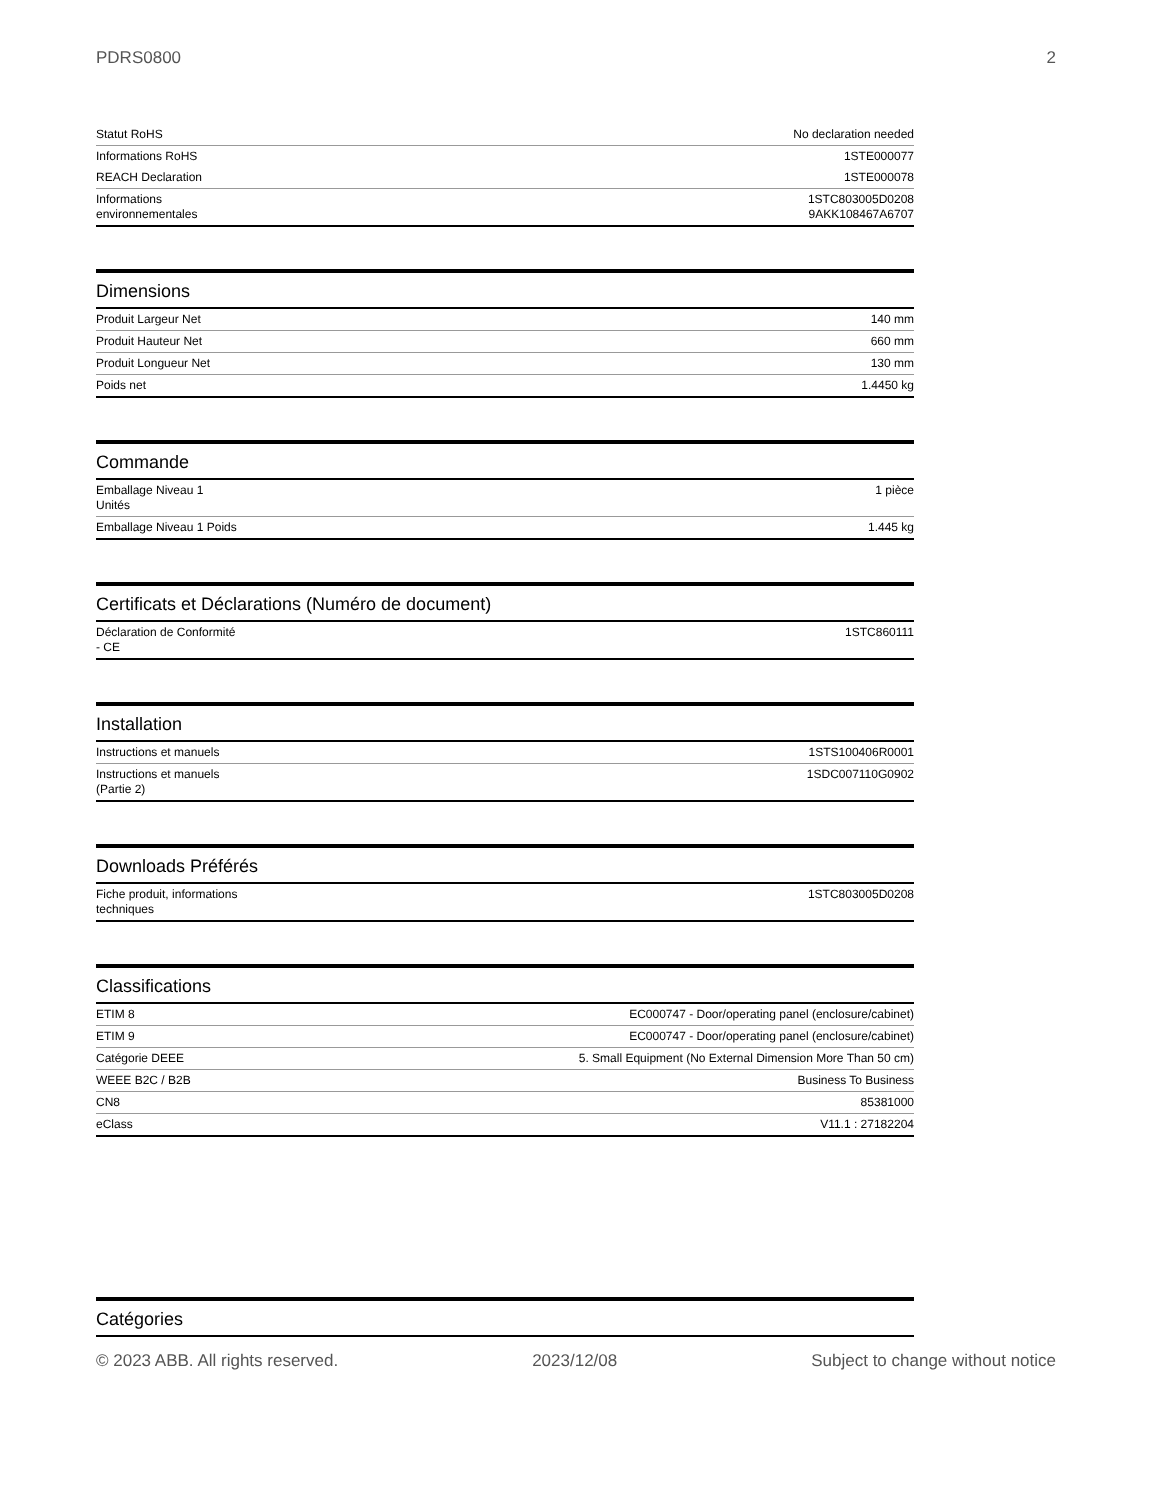PDRS0800 2
| Statut RoHS | No declaration needed |
| Informations RoHS | 1STE000077 |
| REACH Declaration | 1STE000078 |
| Informations environnementales | 1STC803005D0208 9AKK108467A6707 |
Dimensions
| Produit Largeur Net | 140 mm |
| Produit Hauteur Net | 660 mm |
| Produit Longueur Net | 130 mm |
| Poids net | 1.4450 kg |
Commande
| Emballage Niveau 1 Unités | 1 pièce |
| Emballage Niveau 1 Poids | 1.445 kg |
Certificats et Déclarations (Numéro de document)
| Déclaration de Conformité - CE | 1STC860111 |
Installation
| Instructions et manuels | 1STS100406R0001 |
| Instructions et manuels (Partie 2) | 1SDC007110G0902 |
Downloads Préférés
| Fiche produit, informations techniques | 1STC803005D0208 |
Classifications
| ETIM 8 | EC000747 - Door/operating panel (enclosure/cabinet) |
| ETIM 9 | EC000747 - Door/operating panel (enclosure/cabinet) |
| Catégorie DEEE | 5. Small Equipment (No External Dimension More Than 50 cm) |
| WEEE B2C / B2B | Business To Business |
| CN8 | 85381000 |
| eClass | V11.1 : 27182204 |
Catégories
© 2023 ABB. All rights reserved. 2023/12/08 Subject to change without notice